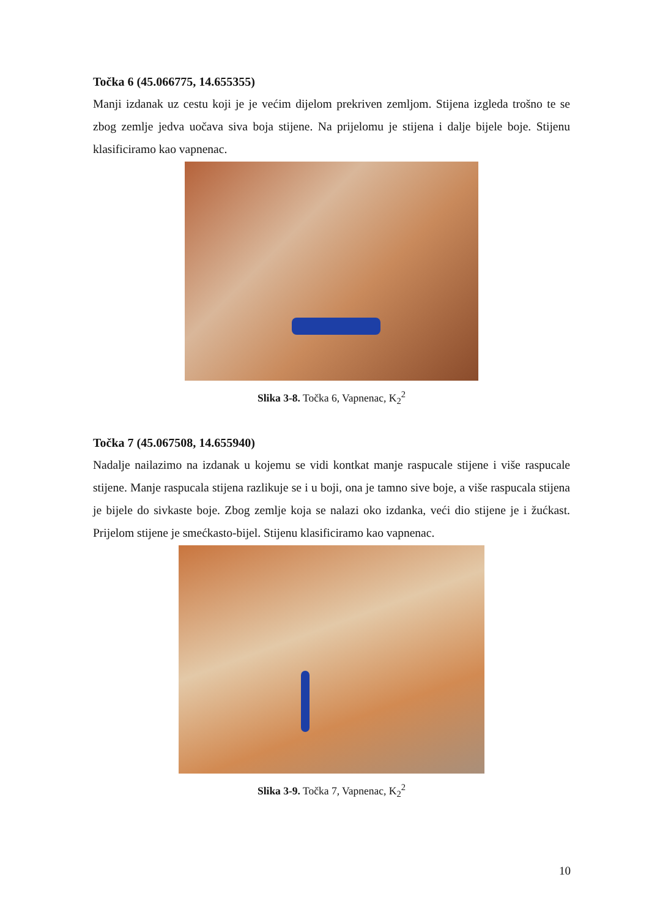Točka 6 (45.066775, 14.655355)
Manji izdanak uz cestu koji je je većim dijelom prekriven zemljom. Stijena izgleda trošno te se zbog zemlje jedva uočava siva boja stijene. Na prijelomu je stijena i dalje bijele boje. Stijenu klasificiramo kao vapnenac.
Slika 3-8. Točka 6, Vapnenac, K<sub>2</sub><sup>2</sup>
Točka 7 (45.067508, 14.655940)
Nadalje nailazimo na izdanak u kojemu se vidi kontkat manje raspucale stijene i više raspucale stijene. Manje raspucala stijena razlikuje se i u boji, ona je tamno sive boje, a više raspucala stijena je bijele do sivkaste boje. Zbog zemlje koja se nalazi oko izdanka, veći dio stijene je i žućkast. Prijelom stijene je smećkasto-bijel. Stijenu klasificiramo kao vapnenac.
Slika 3-9. Točka 7, Vapnenac, K<sub>2</sub><sup>2</sup>
10